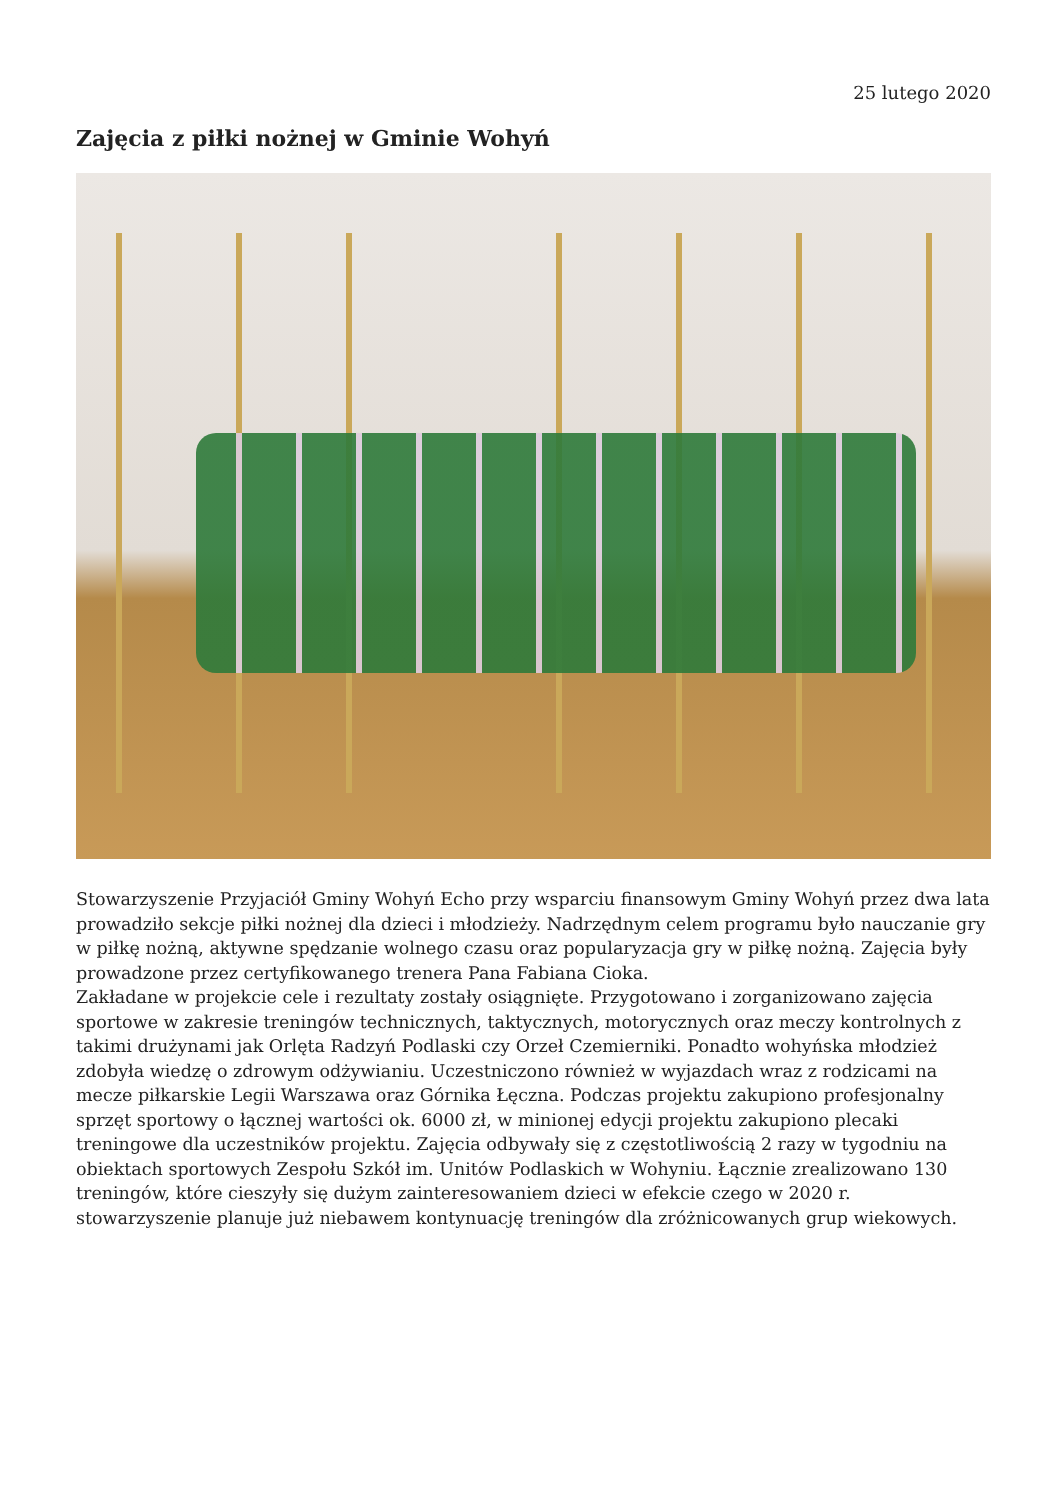25 lutego 2020
Zajęcia z piłki nożnej w Gminie Wohyń
Stowarzyszenie Przyjaciół Gminy Wohyń Echo przy wsparciu finansowym Gminy Wohyń przez dwa lata prowadziło sekcje piłki nożnej dla dzieci i młodzieży. Nadrzędnym celem programu było nauczanie gry w piłkę nożną, aktywne spędzanie wolnego czasu oraz popularyzacja gry w piłkę nożną. Zajęcia były prowadzone przez certyfikowanego trenera Pana Fabiana Cioka.
Zakładane w projekcie cele i rezultaty zostały osiągnięte. Przygotowano i zorganizowano zajęcia sportowe w zakresie treningów technicznych, taktycznych, motorycznych oraz meczy kontrolnych z takimi drużynami jak Orlęta Radzyń Podlaski czy Orzeł Czemierniki. Ponadto wohyńska młodzież zdobyła wiedzę o zdrowym odżywianiu. Uczestniczono również w wyjazdach wraz z rodzicami na mecze piłkarskie Legii Warszawa oraz Górnika Łęczna. Podczas projektu zakupiono profesjonalny sprzęt sportowy o łącznej wartości ok. 6000 zł, w minionej edycji projektu zakupiono plecaki treningowe dla uczestników projektu. Zajęcia odbywały się z częstotliwością 2 razy w tygodniu na obiektach sportowych Zespołu Szkół im. Unitów Podlaskich w Wohyniu. Łącznie zrealizowano 130 treningów, które cieszyły się dużym zainteresowaniem dzieci w efekcie czego w 2020 r. stowarzyszenie planuje już niebawem kontynuację treningów dla zróżnicowanych grup wiekowych.